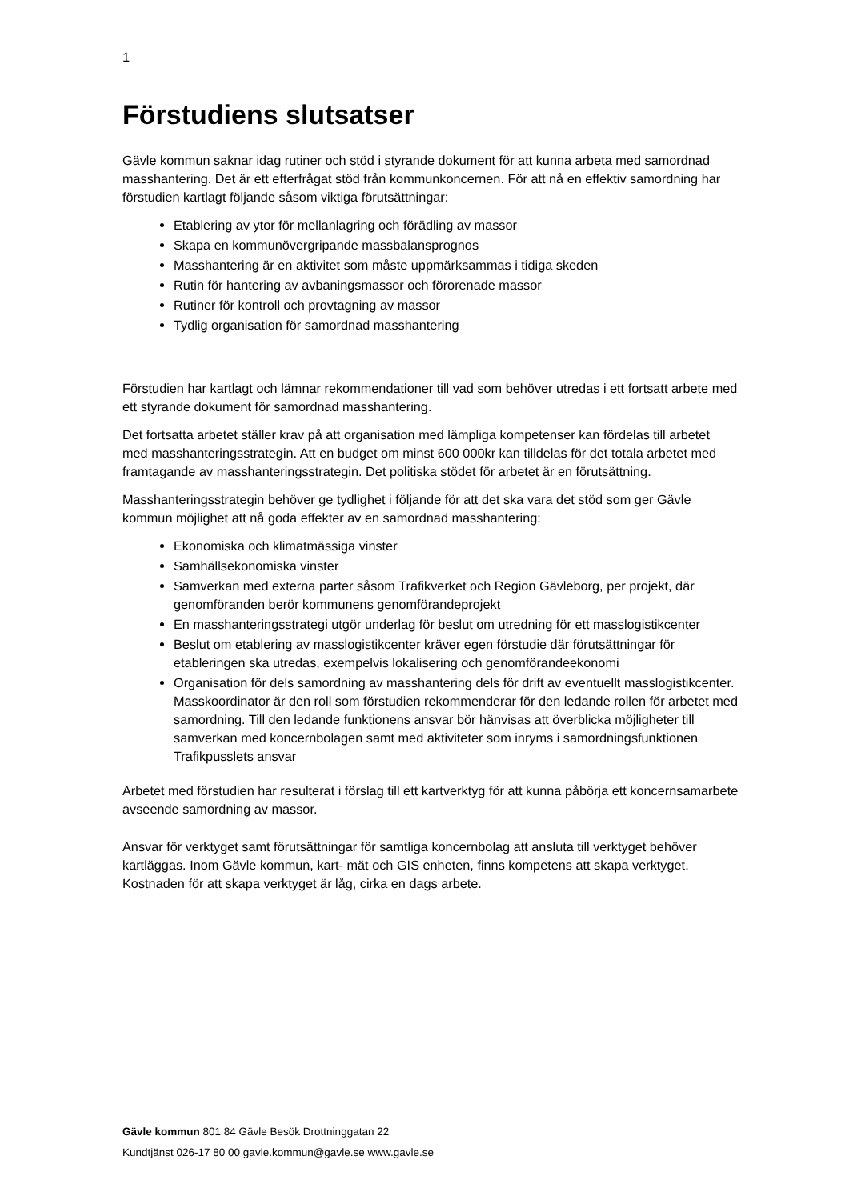1
Förstudiens slutsatser
Gävle kommun saknar idag rutiner och stöd i styrande dokument för att kunna arbeta med samordnad masshantering. Det är ett efterfrågat stöd från kommunkoncernen. För att nå en effektiv samordning har förstudien kartlagt följande såsom viktiga förutsättningar:
Etablering av ytor för mellanlagring och förädling av massor
Skapa en kommunövergripande massbalansprognos
Masshantering är en aktivitet som måste uppmärksammas i tidiga skeden
Rutin för hantering av avbaningsmassor och förorenade massor
Rutiner för kontroll och provtagning av massor
Tydlig organisation för samordnad masshantering
Förstudien har kartlagt och lämnar rekommendationer till vad som behöver utredas i ett fortsatt arbete med ett styrande dokument för samordnad masshantering.
Det fortsatta arbetet ställer krav på att organisation med lämpliga kompetenser kan fördelas till arbetet med masshanteringsstrategin. Att en budget om minst 600 000kr kan tilldelas för det totala arbetet med framtagande av masshanteringsstrategin. Det politiska stödet för arbetet är en förutsättning.
Masshanteringsstrategin behöver ge tydlighet i följande för att det ska vara det stöd som ger Gävle kommun möjlighet att nå goda effekter av en samordnad masshantering:
Ekonomiska och klimatmässiga vinster
Samhällsekonomiska vinster
Samverkan med externa parter såsom Trafikverket och Region Gävleborg, per projekt, där genomföranden berör kommunens genomförandeprojekt
En masshanteringsstrategi utgör underlag för beslut om utredning för ett masslogistikcenter
Beslut om etablering av masslogistikcenter kräver egen förstudie där förutsättningar för etableringen ska utredas, exempelvis lokalisering och genomförandeekonomi
Organisation för dels samordning av masshantering dels för drift av eventuellt masslogistikcenter. Masskoordinator är den roll som förstudien rekommenderar för den ledande rollen för arbetet med samordning. Till den ledande funktionens ansvar bör hänvisas att överblicka möjligheter till samverkan med koncernbolagen samt med aktiviteter som inryms i samordningsfunktionen Trafikpusslets ansvar
Arbetet med förstudien har resulterat i förslag till ett kartverktyg för att kunna påbörja ett koncernsamarbete avseende samordning av massor.
Ansvar för verktyget samt förutsättningar för samtliga koncernbolag att ansluta till verktyget behöver kartläggas. Inom Gävle kommun, kart- mät och GIS enheten, finns kompetens att skapa verktyget. Kostnaden för att skapa verktyget är låg, cirka en dags arbete.
Gävle kommun 801 84 Gävle Besök Drottninggatan 22
Kundtjänst 026-17 80 00 gavle.kommun@gavle.se www.gavle.se